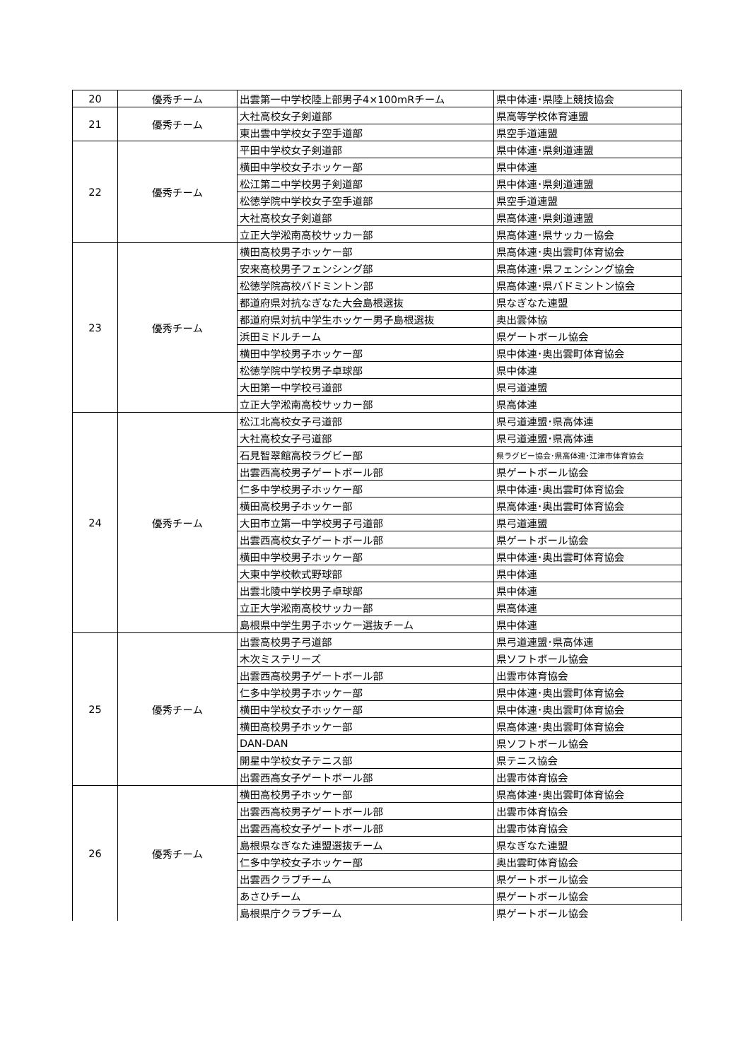| 20 | 優秀チーム | 出雲第一中学校陸上部男子4×100mRチーム | 県中体連･県陸上競技協会 |
| 21 | 優秀チーム | 大社高校女子剣道部 | 県高等学校体育連盟 |
| | | 東出雲中学校女子空手道部 | 県空手道連盟 |
| 22 | 優秀チーム | 平田中学校女子剣道部 | 県中体連･県剣道連盟 |
| | | 横田中学校女子ホッケー部 | 県中体連 |
| | | 松江第二中学校男子剣道部 | 県中体連･県剣道連盟 |
| | | 松徳学院中学校女子空手道部 | 県空手道連盟 |
| | | 大社高校女子剣道部 | 県高体連･県剣道連盟 |
| | | 立正大学淞南高校サッカー部 | 県高体連･県サッカー協会 |
| 23 | 優秀チーム | 横田高校男子ホッケー部 | 県高体連･奥出雲町体育協会 |
| | | 安来高校男子フェンシング部 | 県高体連･県フェンシング協会 |
| | | 松徳学院高校バドミントン部 | 県高体連･県バドミントン協会 |
| | | 都道府県対抗なぎなた大会島根選抜 | 県なぎなた連盟 |
| | | 都道府県対抗中学生ホッケー男子島根選抜 | 奥出雲体協 |
| | | 浜田ミドルチーム | 県ゲートボール協会 |
| | | 横田中学校男子ホッケー部 | 県中体連･奥出雲町体育協会 |
| | | 松徳学院中学校男子卓球部 | 県中体連 |
| | | 大田第一中学校弓道部 | 県弓道連盟 |
| | | 立正大学淞南高校サッカー部 | 県高体連 |
| 24 | 優秀チーム | 松江北高校女子弓道部 | 県弓道連盟･県高体連 |
| | | 大社高校女子弓道部 | 県弓道連盟･県高体連 |
| | | 石見智翠館高校ラグビー部 | 県ラグビー協会･県高体連･江津市体育協会 |
| | | 出雲西高校男子ゲートボール部 | 県ゲートボール協会 |
| | | 仁多中学校男子ホッケー部 | 県中体連･奥出雲町体育協会 |
| | | 横田高校男子ホッケー部 | 県高体連･奥出雲町体育協会 |
| | | 大田市立第一中学校男子弓道部 | 県弓道連盟 |
| | | 出雲西高校女子ゲートボール部 | 県ゲートボール協会 |
| | | 横田中学校男子ホッケー部 | 県中体連･奥出雲町体育協会 |
| | | 大東中学校軟式野球部 | 県中体連 |
| | | 出雲北陵中学校男子卓球部 | 県中体連 |
| | | 立正大学淞南高校サッカー部 | 県高体連 |
| | | 島根県中学生男子ホッケー選抜チーム | 県中体連 |
| 25 | 優秀チーム | 出雲高校男子弓道部 | 県弓道連盟･県高体連 |
| | | 木次ミステリーズ | 県ソフトボール協会 |
| | | 出雲西高校男子ゲートボール部 | 出雲市体育協会 |
| | | 仁多中学校男子ホッケー部 | 県中体連･奥出雲町体育協会 |
| | | 横田中学校女子ホッケー部 | 県中体連･奥出雲町体育協会 |
| | | 横田高校男子ホッケー部 | 県高体連･奥出雲町体育協会 |
| | | DAN-DAN | 県ソフトボール協会 |
| | | 開星中学校女子テニス部 | 県テニス協会 |
| | | 出雲西高女子ゲートボール部 | 出雲市体育協会 |
| 26 | 優秀チーム | 横田高校男子ホッケー部 | 県高体連･奥出雲町体育協会 |
| | | 出雲西高校男子ゲートボール部 | 出雲市体育協会 |
| | | 出雲西高校女子ゲートボール部 | 出雲市体育協会 |
| | | 島根県なぎなた連盟選抜チーム | 県なぎなた連盟 |
| | | 仁多中学校女子ホッケー部 | 奥出雲町体育協会 |
| | | 出雲西クラブチーム | 県ゲートボール協会 |
| | | あさひチーム | 県ゲートボール協会 |
| | | 島根県庁クラブチーム | 県ゲートボール協会 |